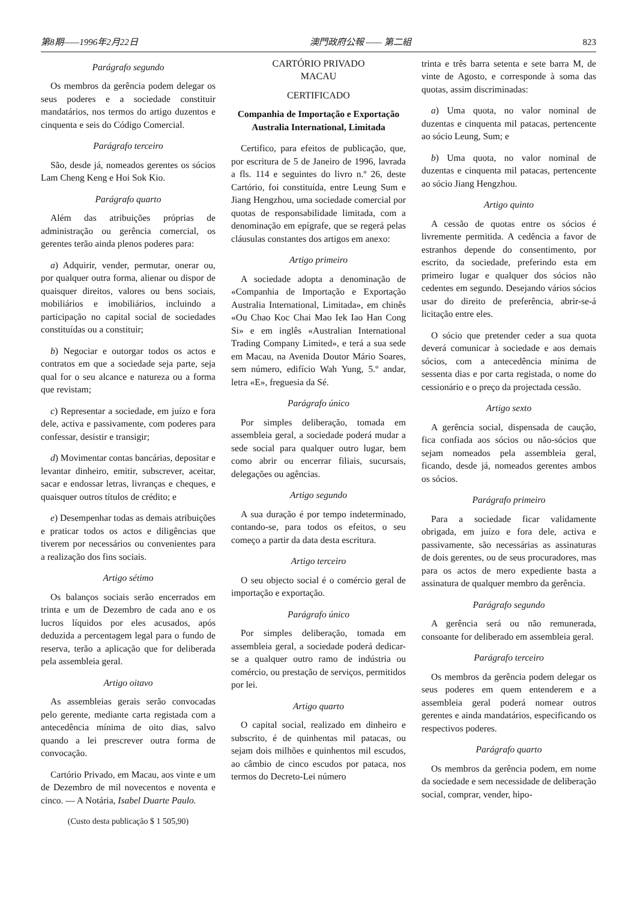第8期——1996年2月22日 澳門政府公報 —— 第二組 823
Parágrafo segundo
Os membros da gerência podem delegar os seus poderes e a sociedade constituir mandatários, nos termos do artigo duzentos e cinquenta e seis do Código Comercial.
Parágrafo terceiro
São, desde já, nomeados gerentes os sócios Lam Cheng Keng e Hoi Sok Kio.
Parágrafo quarto
Além das atribuições próprias de administração ou gerência comercial, os gerentes terão ainda plenos poderes para:
a) Adquirir, vender, permutar, onerar ou, por qualquer outra forma, alienar ou dispor de quaisquer direitos, valores ou bens sociais, mobiliários e imobiliários, incluindo a participação no capital social de sociedades constituídas ou a constituir;
b) Negociar e outorgar todos os actos e contratos em que a sociedade seja parte, seja qual for o seu alcance e natureza ou a forma que revistam;
c) Representar a sociedade, em juízo e fora dele, activa e passivamente, com poderes para confessar, desistir e transigir;
d) Movimentar contas bancárias, depositar e levantar dinheiro, emitir, subscrever, aceitar, sacar e endossar letras, livranças e cheques, e quaisquer outros títulos de crédito; e
e) Desempenhar todas as demais atribuições e praticar todos os actos e diligências que tiverem por necessários ou convenientes para a realização dos fins sociais.
Artigo sétimo
Os balanços sociais serão encerrados em trinta e um de Dezembro de cada ano e os lucros líquidos por eles acusados, após deduzida a percentagem legal para o fundo de reserva, terão a aplicação que for deliberada pela assembleia geral.
Artigo oitavo
As assembleias gerais serão convocadas pelo gerente, mediante carta registada com a antecedência mínima de oito dias, salvo quando a lei prescrever outra forma de convocação.
Cartório Privado, em Macau, aos vinte e um de Dezembro de mil novecentos e noventa e cinco. — A Notária, Isabel Duarte Paulo.
(Custo desta publicação $ 1 505,90)
CARTÓRIO PRIVADO
MACAU
CERTIFICADO
Companhia de Importação e Exportação Australia International, Limitada
Certifico, para efeitos de publicação, que, por escritura de 5 de Janeiro de 1996, lavrada a fls. 114 e seguintes do livro n.º 26, deste Cartório, foi constituída, entre Leung Sum e Jiang Hengzhou, uma sociedade comercial por quotas de responsabilidade limitada, com a denominação em epígrafe, que se regerá pelas cláusulas constantes dos artigos em anexo:
Artigo primeiro
A sociedade adopta a denominação de «Companhia de Importação e Exportação Australia International, Limitada», em chinês «Ou Chao Koc Chai Mao Iek Iao Han Cong Si» e em inglês «Australian International Trading Company Limited», e terá a sua sede em Macau, na Avenida Doutor Mário Soares, sem número, edifício Wah Yung, 5.º andar, letra «E», freguesia da Sé.
Parágrafo único
Por simples deliberação, tomada em assembleia geral, a sociedade poderá mudar a sede social para qualquer outro lugar, bem como abrir ou encerrar filiais, sucursais, delegações ou agências.
Artigo segundo
A sua duração é por tempo indeterminado, contando-se, para todos os efeitos, o seu começo a partir da data desta escritura.
Artigo terceiro
O seu objecto social é o comércio geral de importação e exportação.
Parágrafo único
Por simples deliberação, tomada em assembleia geral, a sociedade poderá dedicar-se a qualquer outro ramo de indústria ou comércio, ou prestação de serviços, permitidos por lei.
Artigo quarto
O capital social, realizado em dinheiro e subscrito, é de quinhentas mil patacas, ou sejam dois milhões e quinhentos mil escudos, ao câmbio de cinco escudos por pataca, nos termos do Decreto-Lei número
trinta e três barra setenta e sete barra M, de vinte de Agosto, e corresponde à soma das quotas, assim discriminadas:
a) Uma quota, no valor nominal de duzentas e cinquenta mil patacas, pertencente ao sócio Leung, Sum; e
b) Uma quota, no valor nominal de duzentas e cinquenta mil patacas, pertencente ao sócio Jiang Hengzhou.
Artigo quinto
A cessão de quotas entre os sócios é livremente permitida. A cedência a favor de estranhos depende do consentimento, por escrito, da sociedade, preferindo esta em primeiro lugar e qualquer dos sócios não cedentes em segundo. Desejando vários sócios usar do direito de preferência, abrir-se-á licitação entre eles.
O sócio que pretender ceder a sua quota deverá comunicar à sociedade e aos demais sócios, com a antecedência mínima de sessenta dias e por carta registada, o nome do cessionário e o preço da projectada cessão.
Artigo sexto
A gerência social, dispensada de caução, fica confiada aos sócios ou não-sócios que sejam nomeados pela assembleia geral, ficando, desde já, nomeados gerentes ambos os sócios.
Parágrafo primeiro
Para a sociedade ficar validamente obrigada, em juízo e fora dele, activa e passivamente, são necessárias as assinaturas de dois gerentes, ou de seus procuradores, mas para os actos de mero expediente basta a assinatura de qualquer membro da gerência.
Parágrafo segundo
A gerência será ou não remunerada, consoante for deliberado em assembleia geral.
Parágrafo terceiro
Os membros da gerência podem delegar os seus poderes em quem entenderem e a assembleia geral poderá nomear outros gerentes e ainda mandatários, especificando os respectivos poderes.
Parágrafo quarto
Os membros da gerência podem, em nome da sociedade e sem necessidade de deliberação social, comprar, vender, hipo-